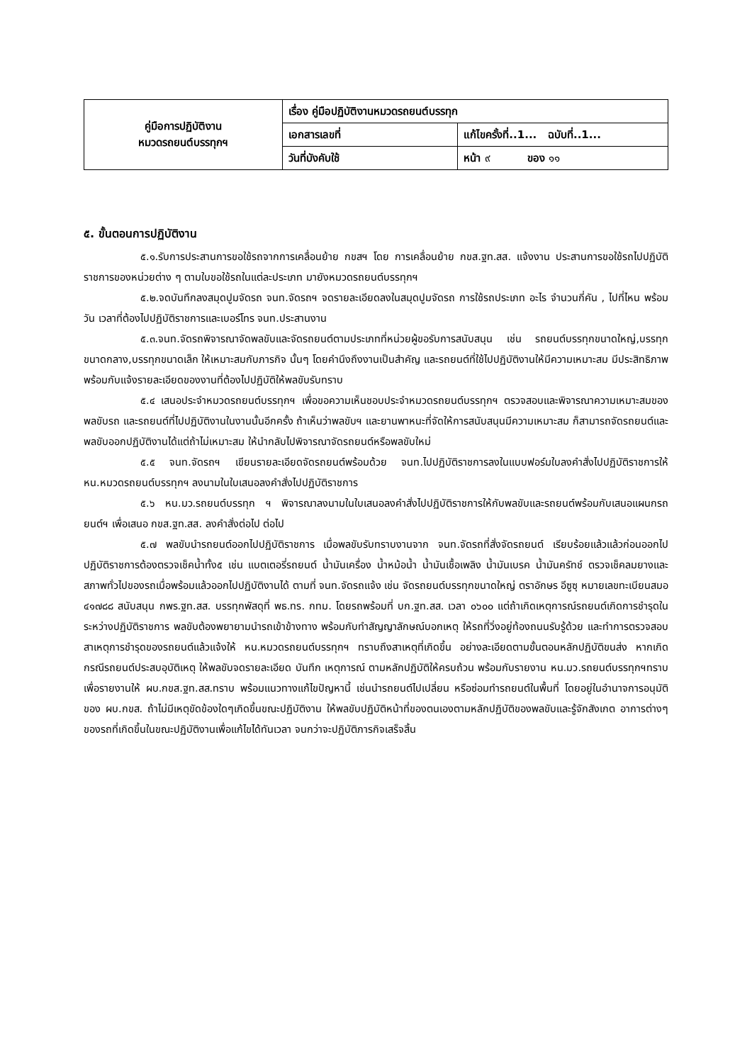| คู่มือการปฏิบัติงาน หมวดรถยนต์บรรทุกฯ | เรื่อง คู่มือปฏิบัติงานหมวดรถยนต์บรรทุก | |
| | เอกสารเลขที่ | แก้ไขครั้งที่..1... ฉบับที่..1... |
| | วันที่บังคับใช้ | หน้า ๙ ของ ๑๑ |
๕. ขั้นตอนการปฏิบัติงาน
๕.๑.รับการประสานการขอใช้รถจากการเคลื่อนย้าย กขสฯ โดย การเคลื่อนย้าย กขส.ฐท.สส. แจ้งงาน ประสานการขอใช้รถไปปฏิบัติราชการของหน่วยต่าง ๆ ตามใบขอใช้รถในแต่ละประเภท มายังหมวดรถยนต์บรรทุกฯ
๕.๒.จดบันทึกลงสมุดปูมจัดรถ จนท.จัดรถฯ จดรายละเอียดลงในสมุดปูมจัดรถ การใช้รถประเภท อะไร จำนวนกี่คัน , ไปที่ไหน พร้อมวัน เวลาที่ต้องไปปฏิบัติราชการและเบอร์โทร จนท.ประสานงาน
๕.๓.จนท.จัดรถพิจารณาจัดพลขับและจัดรถยนต์ตามประเภทที่หน่วยผู้ขอรับการสนับสนุน เช่น รถยนต์บรรทุกขนาดใหญ่,บรรทุกขนาดกลาง,บรรทุกขนาดเล็ก ให้เหมาะสมกับภารกิจ นั้นๆ โดยคำนึงถึงงานเป็นสำคัญ และรถยนต์ที่ใช้ไปปฏิบัติงานให้มีความเหมาะสม มีประสิทธิภาพ พร้อมกับแจ้งรายละเอียดของงานที่ต้องไปปฏิบัติให้พลขับรับทราบ
๕.๔ เสนอประจำหมวดรถยนต์บรรทุกฯ เพื่อขอความเห็นชอบประจำหมวดรถยนต์บรรทุกฯ ตรวจสอบและพิจารณาความเหมาะสมของพลขับรถ และรถยนต์ที่ไปปฏิบัติงานในงานนั้นอีกครั้ง ถ้าเห็นว่าพลขับฯ และยานพาหนะที่จัดให้การสนับสนุนมีความเหมาะสม ก็สามารถจัดรถยนต์และพลขับออกปฏิบัติงานได้แต่ถ้าไม่เหมาะสม ให้นำกลับไปพิจารณาจัดรถยนต์หรือพลขับใหม่
๕.๕ จนท.จัดรถฯ เขียนรายละเอียดจัดรถยนต์พร้อมด้วย จนท.ไปปฏิบัติราชการลงในแบบฟอร์มใบลงคำสั่งไปปฏิบัติราชการให้ หน.หมวดรถยนต์บรรทุกฯ ลงนามในใบเสนอลงคำสั่งไปปฏิบัติราชการ
๕.๖ หน.มว.รถยนต์บรรทุก ฯ พิจารณาลงนามในใบเสนอลงคำสั่งไปปฏิบัติราชการให้กับพลขับและรถยนต์พร้อมกับเสนอแผนกรถยนต์ฯ เพื่อเสนอ กขส.ฐท.สส. ลงคำสั่งต่อไป ต่อไป
๕.๗ พลขับนำรถยนต์ออกไปปฏิบัติราชการ เมื่อพลขับรับทราบงานจาก จนท.จัดรถที่สั่งจัดรถยนต์ เรียบร้อยแล้วแล้วก่อนออกไปปฏิบัติราชการต้องตรวจเช็คน้ำทั้ง๕ เช่น แบตเตอรี่รถยนต์ น้ำมันเครื่อง น้ำหม้อน้ำ น้ำมันเชื้อเพลิง น้ำมันเบรค น้ำมันครัทช์ ตรวจเช็คลมยางและสภาพทั่วไปของรถเมื่อพร้อมแล้วออกไปปฏิบัติงานได้ ตามที่ จนท.จัดรถแจ้ง เช่น จัดรถยนต์บรรทุกขนาดใหญ่ ตราอักษร อีซูซุ หมายเลขทะเบียนสมอ ๔๑๗๘๘ สนับสนุน กพร.ฐท.สส. บรรทุกพัสดุที่ พธ.ทร. กทม. โดยรถพร้อมที่ บก.ฐท.สส. เวลา ๐๖๐๐ แต่ถ้าเกิดเหตุการณ์รถยนต์เกิดการชำรุดในระหว่างปฏิบัติราชการ พลขับต้องพยายามนำรถเข้าข้างทาง พร้อมกับทำสัญญาลักษณ์บอกเหตุ ให้รถที่วิ่งอยู่ท้องถนนรับรู้ด้วย และทำการตรวจสอบสาเหตุการชำรุดของรถยนต์แล้วแจ้งให้ หน.หมวดรถยนต์บรรทุกฯ ทราบถึงสาเหตุที่เกิดขึ้น อย่างละเอียดตามขั้นตอนหลักปฏิบัติขนส่ง หากเกิดกรณีรถยนต์ประสบอุบัติเหตุ ให้พลขับจดรายละเอียด บันทึก เหตุการณ์ ตามหลักปฏิบัติให้ครบถ้วน พร้อมกับรายงาน หน.มว.รถยนต์บรรทุกฯทราบ เพื่อรายงานให้ ผบ.กขส.ฐท.สส.ทราบ พร้อมแนวทางแก้ไขปัญหานี้ เช่นนำรถยนต์ไปเปลี่ยน หรือซ่อมทำรถยนต์ในพื้นที่ โดยอยู่ในอำนาจการอนุมัติของ ผบ.กขส. ถ้าไม่มีเหตุขัดข้องใดๆเกิดขึ้นขณะปฏิบัติงาน ให้พลขับปฏิบัติหน้าที่ของตนเองตามหลักปฏิบัติของพลขับและรู้จักสังเกต อาการต่างๆ ของรถที่เกิดขึ้นในขณะปฏิบัติงานเพื่อแก้ไขได้ทันเวลา จนกว่าจะปฏิบัติภารกิจเสร็จสิ้น